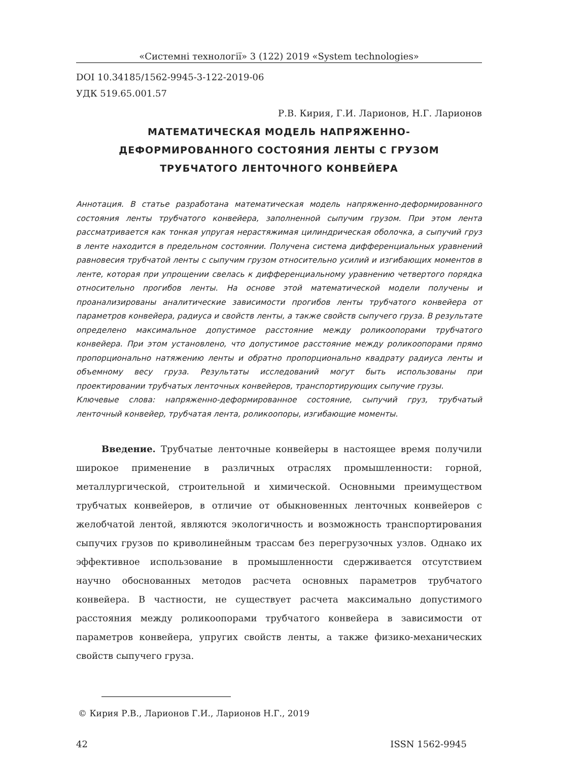«Системні технології» 3 (122) 2019 «System technologies»
DOI 10.34185/1562-9945-3-122-2019-06
УДК 519.65.001.57
Р.В. Кирия, Г.И. Ларионов, Н.Г. Ларионов
МАТЕМАТИЧЕСКАЯ МОДЕЛЬ НАПРЯЖЕННО-
ДЕФОРМИРОВАННОГО СОСТОЯНИЯ ЛЕНТЫ С ГРУЗОМ
ТРУБЧАТОГО ЛЕНТОЧНОГО КОНВЕЙЕРА
Аннотация. В статье разработана математическая модель напряженно-деформированного состояния ленты трубчатого конвейера, заполненной сыпучим грузом. При этом лента рассматривается как тонкая упругая нерастяжимая цилиндрическая оболочка, а сыпучий груз в ленте находится в предельном состоянии. Получена система дифференциальных уравнений равновесия трубчатой ленты с сыпучим грузом относительно усилий и изгибающих моментов в ленте, которая при упрощении свелась к дифференциальному уравнению четвертого порядка относительно прогибов ленты. На основе этой математической модели получены и проанализированы аналитические зависимости прогибов ленты трубчатого конвейера от параметров конвейера, радиуса и свойств ленты, а также свойств сыпучего груза. В результате определено максимальное допустимое расстояние между роликоопорами трубчатого конвейера. При этом установлено, что допустимое расстояние между роликоопорами прямо пропорционально натяжению ленты и обратно пропорционально квадрату радиуса ленты и объемному весу груза. Результаты исследований могут быть использованы при проектировании трубчатых ленточных конвейеров, транспортирующих сыпучие грузы.
Ключевые слова: напряженно-деформированное состояние, сыпучий груз, трубчатый ленточный конвейер, трубчатая лента, роликоопоры, изгибающие моменты.
Введение. Трубчатые ленточные конвейеры в настоящее время получили широкое применение в различных отраслях промышленности: горной, металлургической, строительной и химической. Основными преимуществом трубчатых конвейеров, в отличие от обыкновенных ленточных конвейеров с желобчатой лентой, являются экологичность и возможность транспортирования сыпучих грузов по криволинейным трассам без перегрузочных узлов. Однако их эффективное использование в промышленности сдерживается отсутствием научно обоснованных методов расчета основных параметров трубчатого конвейера. В частности, не существует расчета максимально допустимого расстояния между роликоопорами трубчатого конвейера в зависимости от параметров конвейера, упругих свойств ленты, а также физико-механических свойств сыпучего груза.
© Кирия Р.В., Ларионов Г.И., Ларионов Н.Г., 2019
42 ISSN 1562-9945